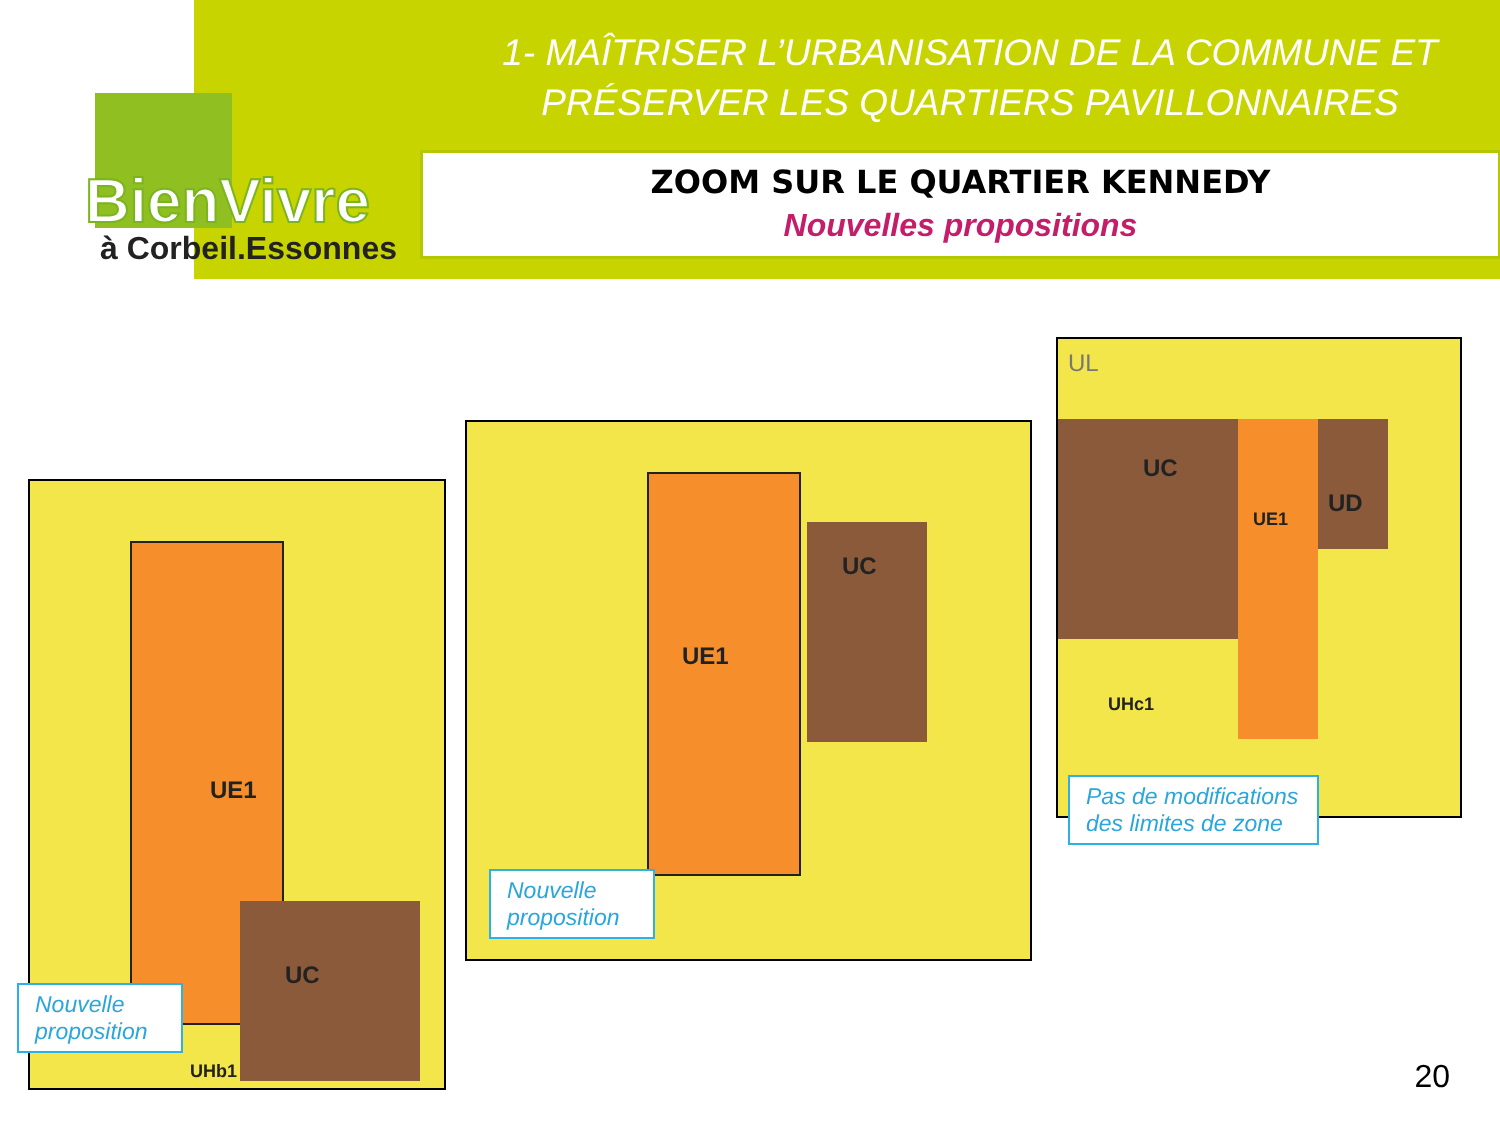BienVivre
à Corbeil.Essonnes
1- MAÎTRISER L’URBANISATION DE LA COMMUNE ET
PRÉSERVER LES QUARTIERS PAVILLONNAIRES
ZOOM SUR LE QUARTIER KENNEDY
Nouvelles propositions
UE1
UC
UHb1
Nouvelle
proposition
UE1
UC
Nouvelle
proposition
UL
UC
UE1
UD
UHc1
Pas de modifications
des limites de zone
20